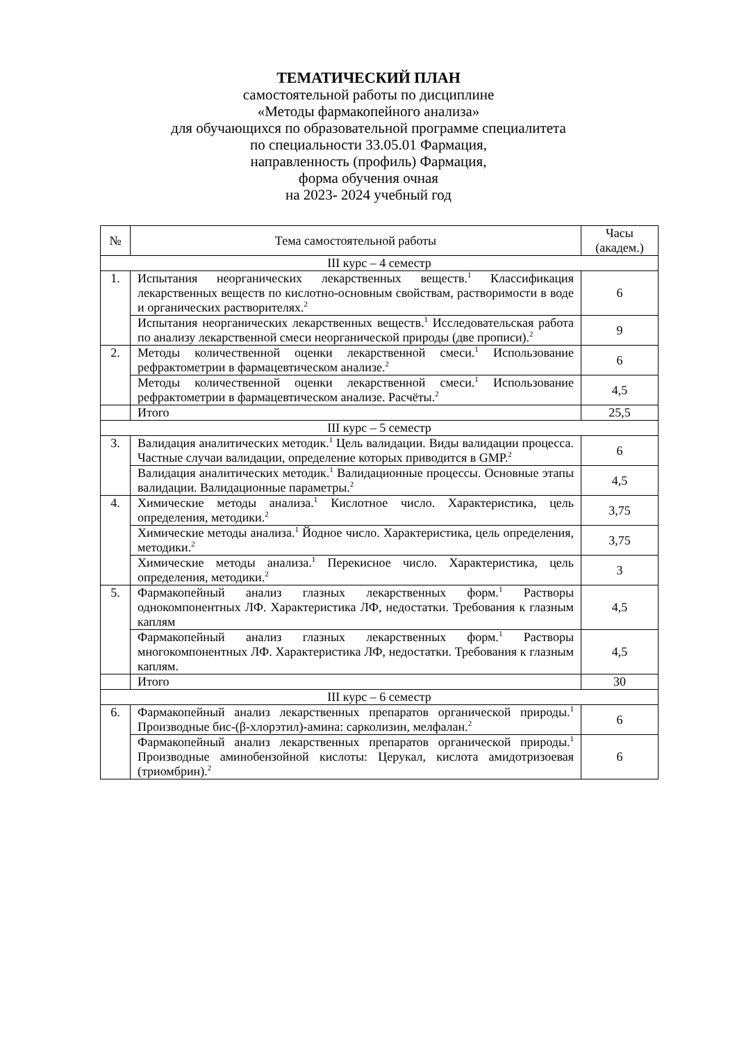ТЕМАТИЧЕСКИЙ ПЛАН
самостоятельной работы по дисциплине
«Методы фармакопейного анализа»
для обучающихся по образовательной программе специалитета
по специальности 33.05.01 Фармация,
направленность (профиль) Фармация,
форма обучения очная
на 2023- 2024 учебный год
| № | Тема самостоятельной работы | Часы (академ.) |
| --- | --- | --- |
| III курс – 4 семестр | | |
| 1. | Испытания неорганических лекарственных веществ.<sup>1</sup> Классификация лекарственных веществ по кислотно-основным свойствам, растворимости в воде и органических растворителях.<sup>2</sup> | 6 |
| | Испытания неорганических лекарственных веществ.<sup>1</sup> Исследовательская работа по анализу лекарственной смеси неорганической природы (две прописи).<sup>2</sup> | 9 |
| 2. | Методы количественной оценки лекарственной смеси.<sup>1</sup> Использование рефрактометрии в фармацевтическом анализе.<sup>2</sup> | 6 |
| | Методы количественной оценки лекарственной смеси.<sup>1</sup> Использование рефрактометрии в фармацевтическом анализе. Расчёты.<sup>2</sup> | 4,5 |
| | Итого | 25,5 |
| III курс – 5 семестр | | |
| 3. | Валидация аналитических методик.<sup>1</sup> Цель валидации. Виды валидации процесса. Частные случаи валидации, определение которых приводится в GMP.<sup>2</sup> | 6 |
| | Валидация аналитических методик.<sup>1</sup> Валидационные процессы. Основные этапы валидации. Валидационные параметры.<sup>2</sup> | 4,5 |
| 4. | Химические методы анализа.<sup>1</sup> Кислотное число. Характеристика, цель определения, методики.<sup>2</sup> | 3,75 |
| | Химические методы анализа.<sup>1</sup> Йодное число. Характеристика, цель определения, методики.<sup>2</sup> | 3,75 |
| | Химические методы анализа.<sup>1</sup> Перекисное число. Характеристика, цель определения, методики.<sup>2</sup> | 3 |
| 5. | Фармакопейный анализ глазных лекарственных форм.<sup>1</sup> Растворы однокомпонентных ЛФ. Характеристика ЛФ, недостатки. Требования к глазным каплям | 4,5 |
| | Фармакопейный анализ глазных лекарственных форм.<sup>1</sup> Растворы многокомпонентных ЛФ. Характеристика ЛФ, недостатки. Требования к глазным каплям. | 4,5 |
| | Итого | 30 |
| III курс – 6 семестр | | |
| 6. | Фармакопейный анализ лекарственных препаратов органической природы.<sup>1</sup> Производные бис-(β-хлорэтил)-амина: сарколизин, мелфалан.<sup>2</sup> | 6 |
| | Фармакопейный анализ лекарственных препаратов органической природы.<sup>1</sup> Производные аминобензойной кислоты: Церукал, кислота амидотризоевая (триомбрин).<sup>2</sup> | 6 |